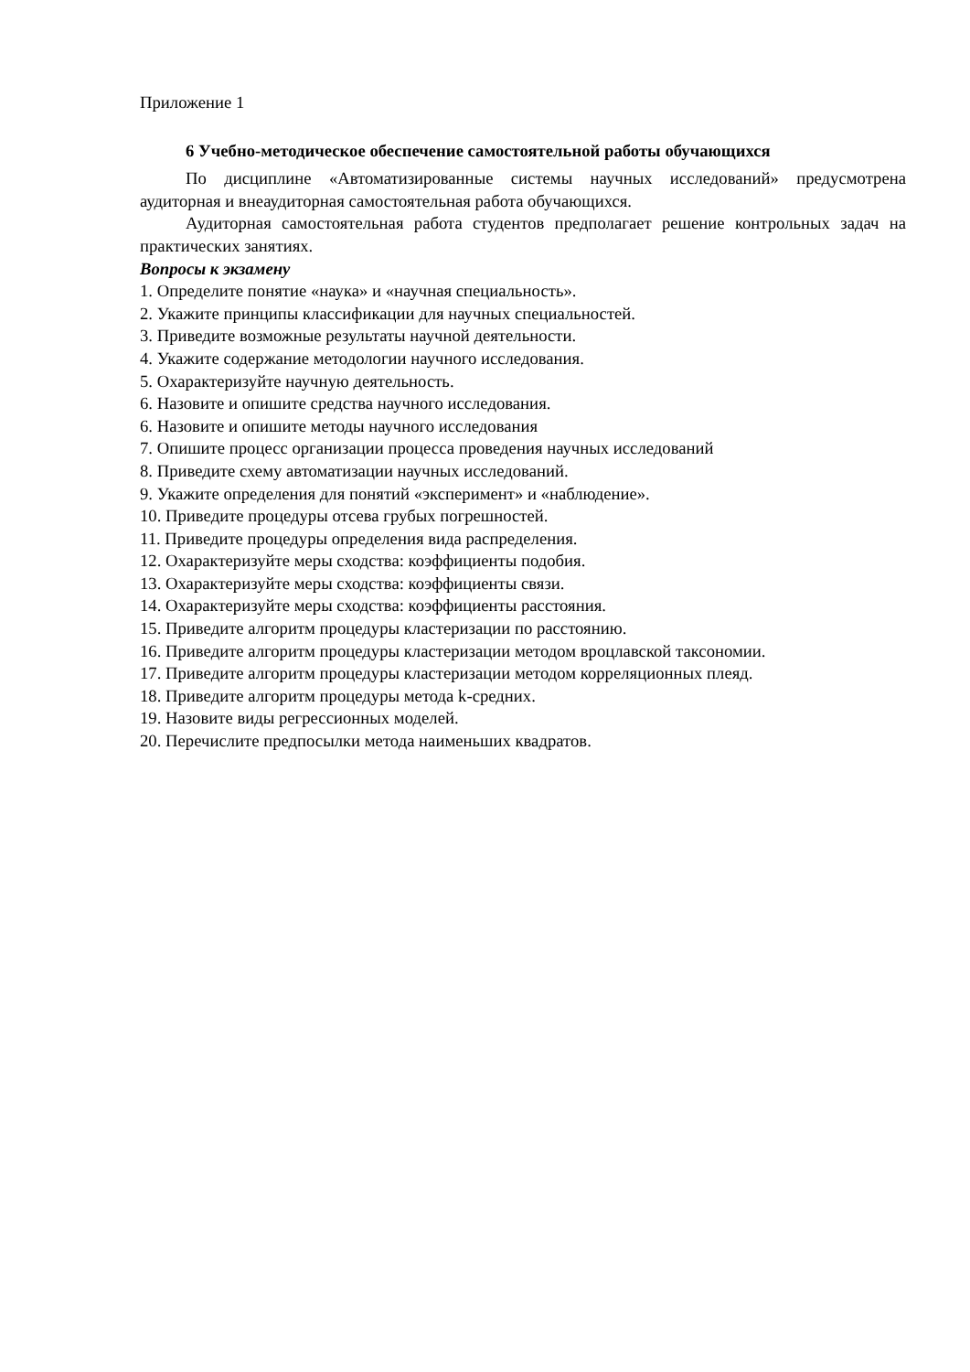Приложение 1
6 Учебно-методическое обеспечение самостоятельной работы обучающихся
По дисциплине «Автоматизированные системы научных исследований» предусмотрена аудиторная и внеаудиторная самостоятельная работа обучающихся.
Аудиторная самостоятельная работа студентов предполагает решение контрольных задач на практических занятиях.
Вопросы к экзамену
1. Определите понятие «наука» и «научная специальность».
2. Укажите принципы классификации для научных специальностей.
3. Приведите возможные результаты научной деятельности.
4. Укажите содержание методологии научного исследования.
5. Охарактеризуйте научную деятельность.
6. Назовите и опишите средства научного исследования.
6. Назовите и опишите методы научного исследования
7. Опишите процесс организации процесса проведения научных исследований
8. Приведите схему автоматизации научных исследований.
9. Укажите определения для понятий «эксперимент» и «наблюдение».
10. Приведите процедуры отсева грубых погрешностей.
11. Приведите процедуры определения вида распределения.
12. Охарактеризуйте меры сходства: коэффициенты подобия.
13. Охарактеризуйте меры сходства: коэффициенты связи.
14. Охарактеризуйте меры сходства: коэффициенты расстояния.
15. Приведите алгоритм процедуры кластеризации по расстоянию.
16. Приведите алгоритм процедуры кластеризации методом вроцлавской таксономии.
17. Приведите алгоритм процедуры кластеризации методом корреляционных плеяд.
18. Приведите алгоритм процедуры метода k-средних.
19. Назовите виды регрессионных моделей.
20. Перечислите предпосылки метода наименьших квадратов.